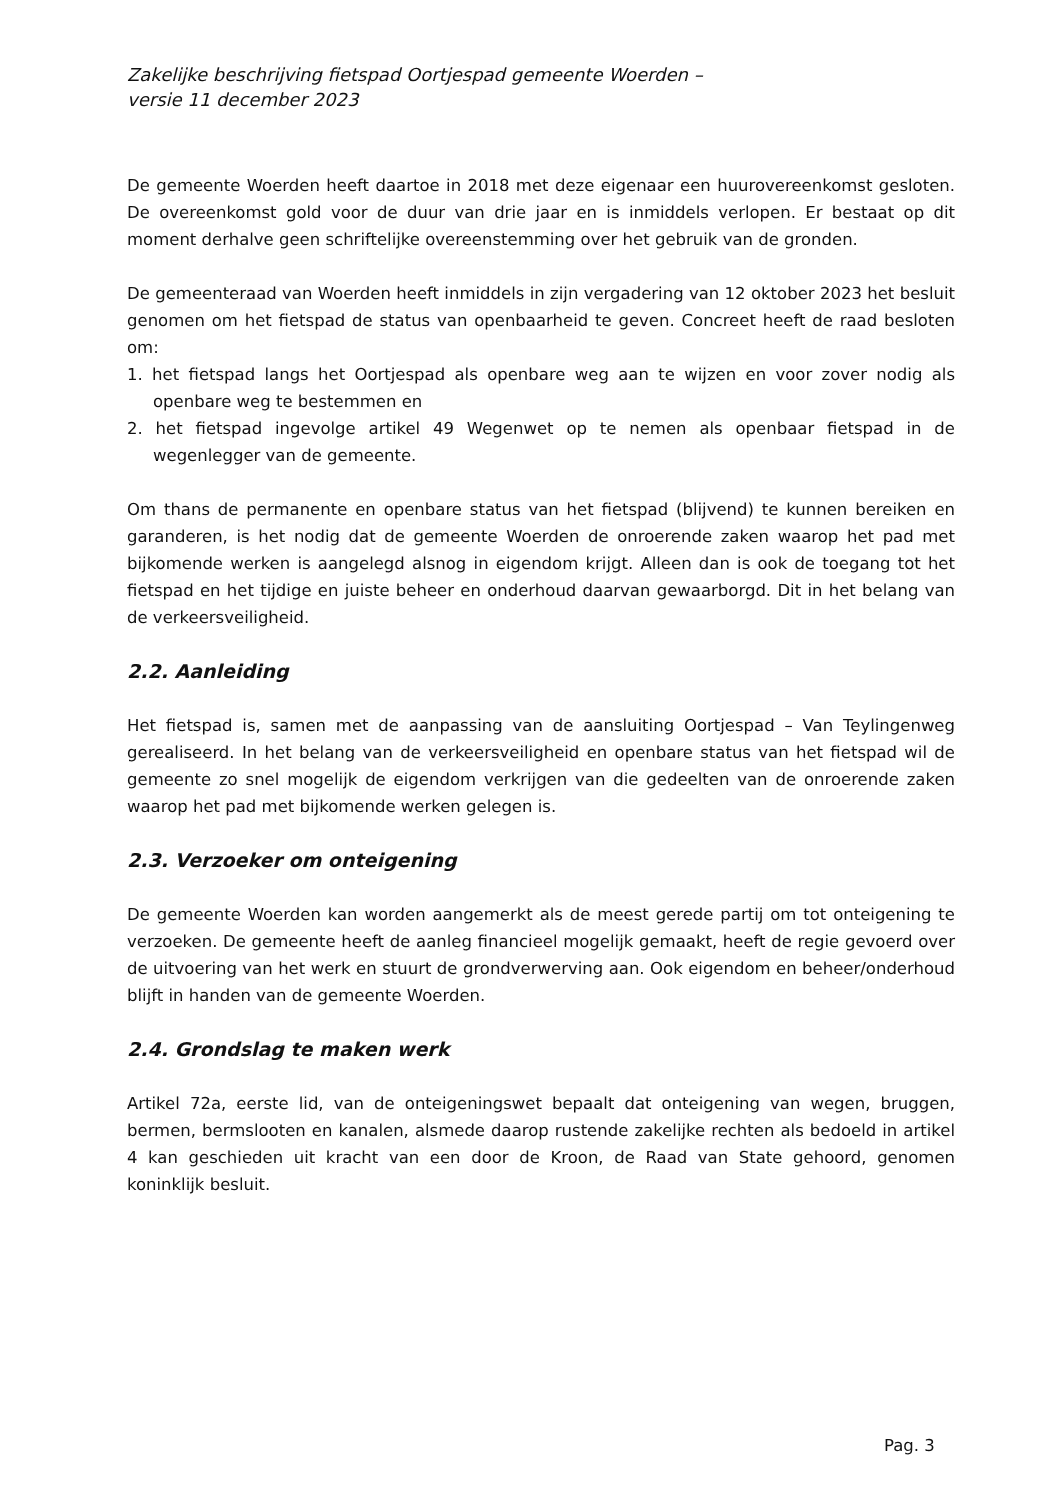Zakelijke beschrijving fietspad Oortjespad gemeente Woerden –
versie 11 december 2023
De gemeente Woerden heeft daartoe in 2018 met deze eigenaar een huurovereenkomst gesloten. De overeenkomst gold voor de duur van drie jaar en is inmiddels verlopen. Er bestaat op dit moment derhalve geen schriftelijke overeenstemming over het gebruik van de gronden.
De gemeenteraad van Woerden heeft inmiddels in zijn vergadering van 12 oktober 2023 het besluit genomen om het fietspad de status van openbaarheid te geven. Concreet heeft de raad besloten om:
1. het fietspad langs het Oortjespad als openbare weg aan te wijzen en voor zover nodig als openbare weg te bestemmen en
2. het fietspad ingevolge artikel 49 Wegenwet op te nemen als openbaar fietspad in de wegenlegger van de gemeente.
Om thans de permanente en openbare status van het fietspad (blijvend) te kunnen bereiken en garanderen, is het nodig dat de gemeente Woerden de onroerende zaken waarop het pad met bijkomende werken is aangelegd alsnog in eigendom krijgt. Alleen dan is ook de toegang tot het fietspad en het tijdige en juiste beheer en onderhoud daarvan gewaarborgd. Dit in het belang van de verkeersveiligheid.
2.2. Aanleiding
Het fietspad is, samen met de aanpassing van de aansluiting Oortjespad – Van Teylingenweg gerealiseerd. In het belang van de verkeersveiligheid en openbare status van het fietspad wil de gemeente zo snel mogelijk de eigendom verkrijgen van die gedeelten van de onroerende zaken waarop het pad met bijkomende werken gelegen is.
2.3. Verzoeker om onteigening
De gemeente Woerden kan worden aangemerkt als de meest gerede partij om tot onteigening te verzoeken. De gemeente heeft de aanleg financieel mogelijk gemaakt, heeft de regie gevoerd over de uitvoering van het werk en stuurt de grondverwerving aan. Ook eigendom en beheer/onderhoud blijft in handen van de gemeente Woerden.
2.4. Grondslag te maken werk
Artikel 72a, eerste lid, van de onteigeningswet bepaalt dat onteigening van wegen, bruggen, bermen, bermslooten en kanalen, alsmede daarop rustende zakelijke rechten als bedoeld in artikel 4 kan geschieden uit kracht van een door de Kroon, de Raad van State gehoord, genomen koninklijk besluit.
Pag. 3